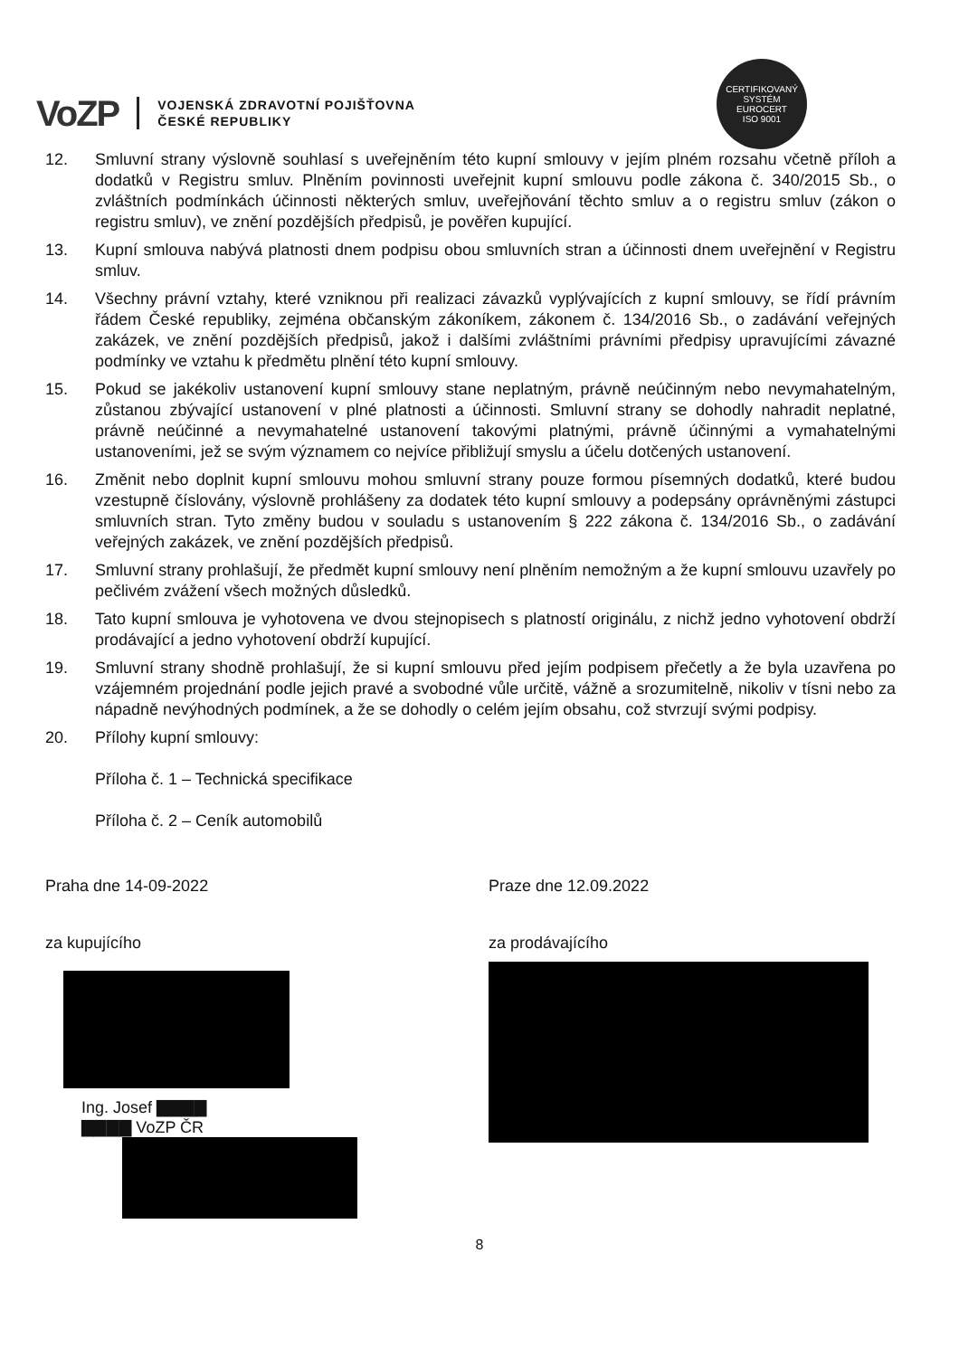VoZP
VOJENSKÁ ZDRAVOTNÍ POJIŠŤOVNA
ČESKÉ REPUBLIKY
CERTIFIKOVANÝ SYSTÉM
EUROCERT
ISO 9001
12. Smluvní strany výslovně souhlasí s uveřejněním této kupní smlouvy v jejím plném rozsahu včetně příloh a dodatků v Registru smluv. Plněním povinnosti uveřejnit kupní smlouvu podle zákona č. 340/2015 Sb., o zvláštních podmínkách účinnosti některých smluv, uveřejňování těchto smluv a o registru smluv (zákon o registru smluv), ve znění pozdějších předpisů, je pověřen kupující.
13. Kupní smlouva nabývá platnosti dnem podpisu obou smluvních stran a účinnosti dnem uveřejnění v Registru smluv.
14. Všechny právní vztahy, které vzniknou při realizaci závazků vyplývajících z kupní smlouvy, se řídí právním řádem České republiky, zejména občanským zákoníkem, zákonem č. 134/2016 Sb., o zadávání veřejných zakázek, ve znění pozdějších předpisů, jakož i dalšími zvláštními právními předpisy upravujícími závazné podmínky ve vztahu k předmětu plnění této kupní smlouvy.
15. Pokud se jakékoliv ustanovení kupní smlouvy stane neplatným, právně neúčinným nebo nevymahatelným, zůstanou zbývající ustanovení v plné platnosti a účinnosti. Smluvní strany se dohodly nahradit neplatné, právně neúčinné a nevymahatelné ustanovení takovými platnými, právně účinnými a vymahatelnými ustanoveními, jež se svým významem co nejvíce přibližují smyslu a účelu dotčených ustanovení.
16. Změnit nebo doplnit kupní smlouvu mohou smluvní strany pouze formou písemných dodatků, které budou vzestupně číslovány, výslovně prohlášeny za dodatek této kupní smlouvy a podepsány oprávněnými zástupci smluvních stran. Tyto změny budou v souladu s ustanovením § 222 zákona č. 134/2016 Sb., o zadávání veřejných zakázek, ve znění pozdějších předpisů.
17. Smluvní strany prohlašují, že předmět kupní smlouvy není plněním nemožným a že kupní smlouvu uzavřely po pečlivém zvážení všech možných důsledků.
18. Tato kupní smlouva je vyhotovena ve dvou stejnopisech s platností originálu, z nichž jedno vyhotovení obdrží prodávající a jedno vyhotovení obdrží kupující.
19. Smluvní strany shodně prohlašují, že si kupní smlouvu před jejím podpisem přečetly a že byla uzavřena po vzájemném projednání podle jejich pravé a svobodné vůle určitě, vážně a srozumitelně, nikoliv v tísni nebo za nápadně nevýhodných podmínek, a že se dohodly o celém jejím obsahu, což stvrzují svými podpisy.
20. Přílohy kupní smlouvy:
Příloha č. 1 – Technická specifikace
Příloha č. 2 – Ceník automobilů
Praha dne 14-09-2022
za kupujícího
Ing. Josef ▇▇▇▇
▇▇▇▇ VoZP ČR
Praze dne 12.09.2022
za prodávajícího
8